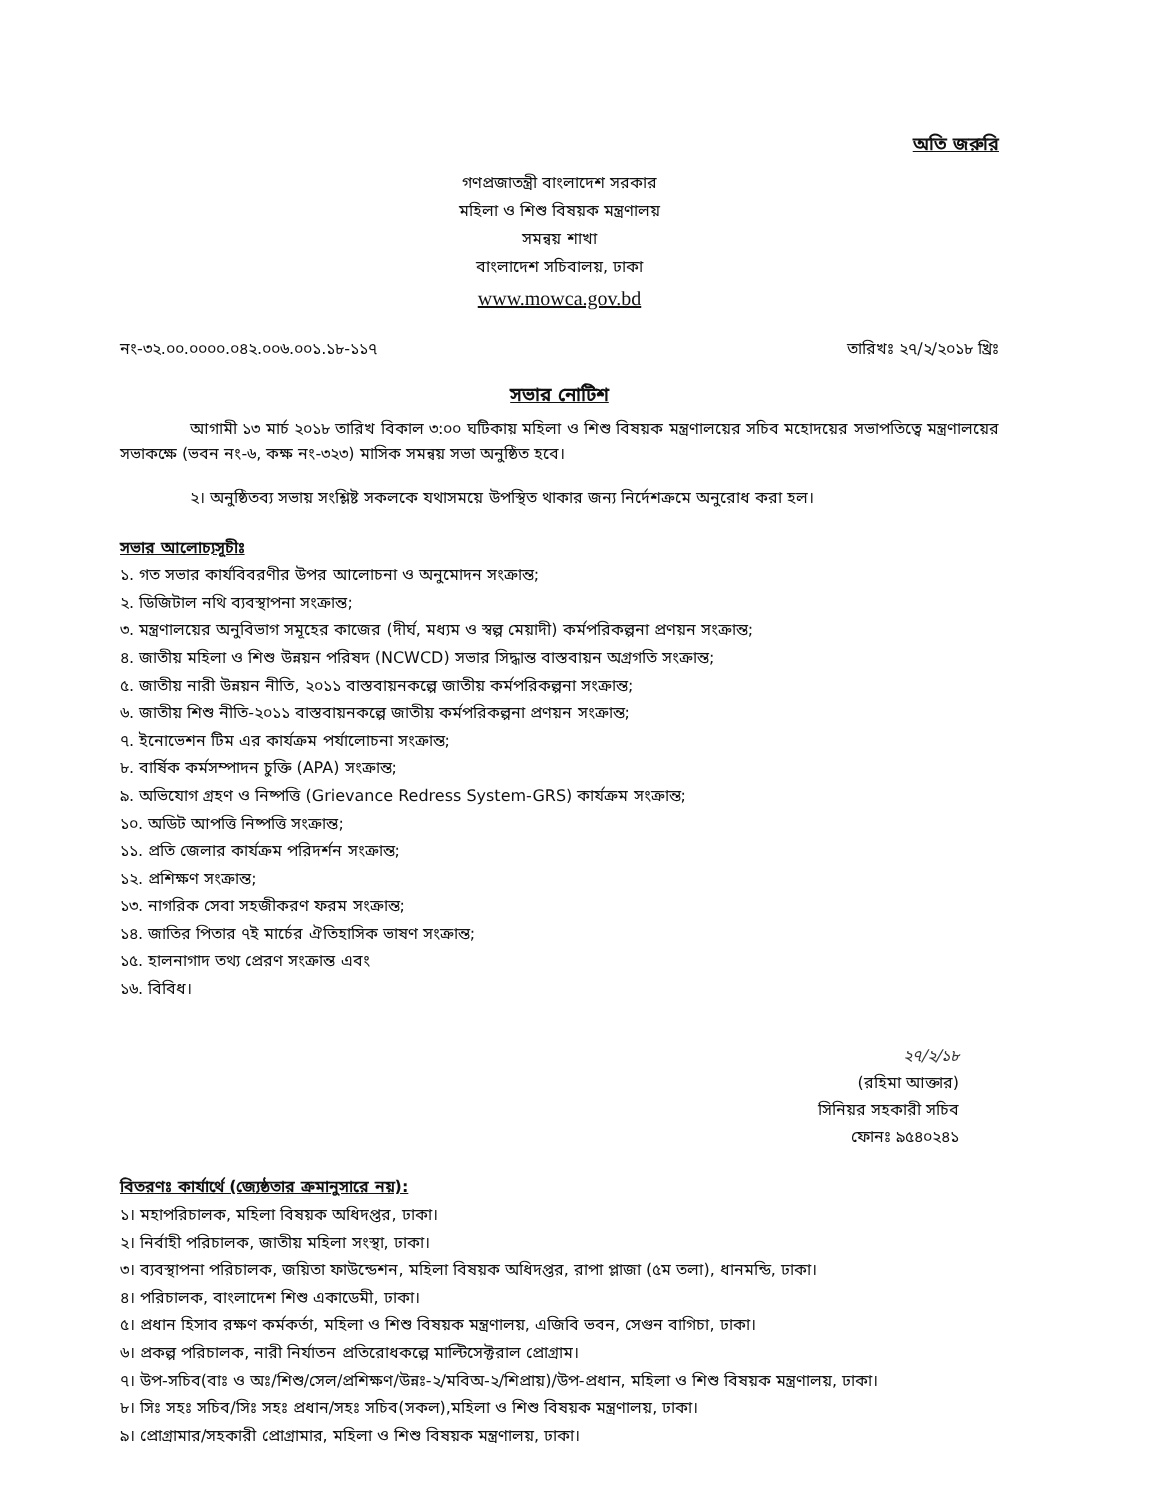অতি জরুরি
গণপ্রজাতন্ত্রী বাংলাদেশ সরকার
মহিলা ও শিশু বিষয়ক মন্ত্রণালয়
সমন্বয় শাখা
বাংলাদেশ সচিবালয়, ঢাকা
www.mowca.gov.bd
নং-৩২.০০.০০০০.০৪২.০০৬.০০১.১৮-১১৭ তারিখঃ ২৭/২/২০১৮ খ্রিঃ
সভার নোটিশ
আগামী ১৩ মার্চ ২০১৮ তারিখ বিকাল ৩:০০ ঘটিকায় মহিলা ও শিশু বিষয়ক মন্ত্রণালয়ের সচিব মহোদয়ের সভাপতিত্বে মন্ত্রণালয়ের সভাকক্ষে (ভবন নং-৬, কক্ষ নং-৩২৩) মাসিক সমন্বয় সভা অনুষ্ঠিত হবে।
২। অনুষ্ঠিতব্য সভায় সংশ্লিষ্ট সকলকে যথাসময়ে উপস্থিত থাকার জন্য নির্দেশক্রমে অনুরোধ করা হল।
সভার আলোচ্যসূচীঃ
১. গত সভার কার্যবিবরণীর উপর আলোচনা ও অনুমোদন সংক্রান্ত;
২. ডিজিটাল নথি ব্যবস্থাপনা সংক্রান্ত;
৩. মন্ত্রণালয়ের অনুবিভাগ সমূহের কাজের (দীর্ঘ, মধ্যম ও স্বল্প মেয়াদী) কর্মপরিকল্পনা প্রণয়ন সংক্রান্ত;
৪. জাতীয় মহিলা ও শিশু উন্নয়ন পরিষদ (NCWCD) সভার সিদ্ধান্ত বাস্তবায়ন অগ্রগতি সংক্রান্ত;
৫. জাতীয় নারী উন্নয়ন নীতি, ২০১১ বাস্তবায়নকল্পে জাতীয় কর্মপরিকল্পনা সংক্রান্ত;
৬. জাতীয় শিশু নীতি-২০১১ বাস্তবায়নকল্পে জাতীয় কর্মপরিকল্পনা প্রণয়ন সংক্রান্ত;
৭. ইনোভেশন টিম এর কার্যক্রম পর্যালোচনা সংক্রান্ত;
৮. বার্ষিক কর্মসম্পাদন চুক্তি (APA) সংক্রান্ত;
৯. অভিযোগ গ্রহণ ও নিষ্পত্তি (Grievance Redress System-GRS) কার্যক্রম সংক্রান্ত;
১০. অডিট আপত্তি নিষ্পত্তি সংক্রান্ত;
১১. প্রতি জেলার কার্যক্রম পরিদর্শন সংক্রান্ত;
১২. প্রশিক্ষণ সংক্রান্ত;
১৩. নাগরিক সেবা সহজীকরণ ফরম সংক্রান্ত;
১৪. জাতির পিতার ৭ই মার্চের ঐতিহাসিক ভাষণ সংক্রান্ত;
১৫. হালনাগাদ তথ্য প্রেরণ সংক্রান্ত এবং
১৬. বিবিধ।
২৭/২/১৮
(রহিমা আক্তার)
সিনিয়র সহকারী সচিব
ফোনঃ ৯৫৪০২৪১
বিতরণঃ কার্যার্থে (জ্যেষ্ঠতার ক্রমানুসারে নয়):
১। মহাপরিচালক, মহিলা বিষয়ক অধিদপ্তর, ঢাকা।
২। নির্বাহী পরিচালক, জাতীয় মহিলা সংস্থা, ঢাকা।
৩। ব্যবস্থাপনা পরিচালক, জয়িতা ফাউন্ডেশন, মহিলা বিষয়ক অধিদপ্তর, রাপা প্লাজা (৫ম তলা), ধানমন্ডি, ঢাকা।
৪। পরিচালক, বাংলাদেশ শিশু একাডেমী, ঢাকা।
৫। প্রধান হিসাব রক্ষণ কর্মকর্তা, মহিলা ও শিশু বিষয়ক মন্ত্রণালয়, এজিবি ভবন, সেগুন বাগিচা, ঢাকা।
৬। প্রকল্প পরিচালক, নারী নির্যাতন প্রতিরোধকল্পে মাল্টিসেক্টরাল প্রোগ্রাম।
৭। উপ-সচিব(বাঃ ও অঃ/শিশু/সেল/প্রশিক্ষণ/উন্নঃ-২/মবিঅ-২/শিপ্রায়)/উপ-প্রধান, মহিলা ও শিশু বিষয়ক মন্ত্রণালয়, ঢাকা।
৮। সিঃ সহঃ সচিব/সিঃ সহঃ প্রধান/সহঃ সচিব(সকল),মহিলা ও শিশু বিষয়ক মন্ত্রণালয়, ঢাকা।
৯। প্রোগ্রামার/সহকারী প্রোগ্রামার, মহিলা ও শিশু বিষয়ক মন্ত্রণালয়, ঢাকা।